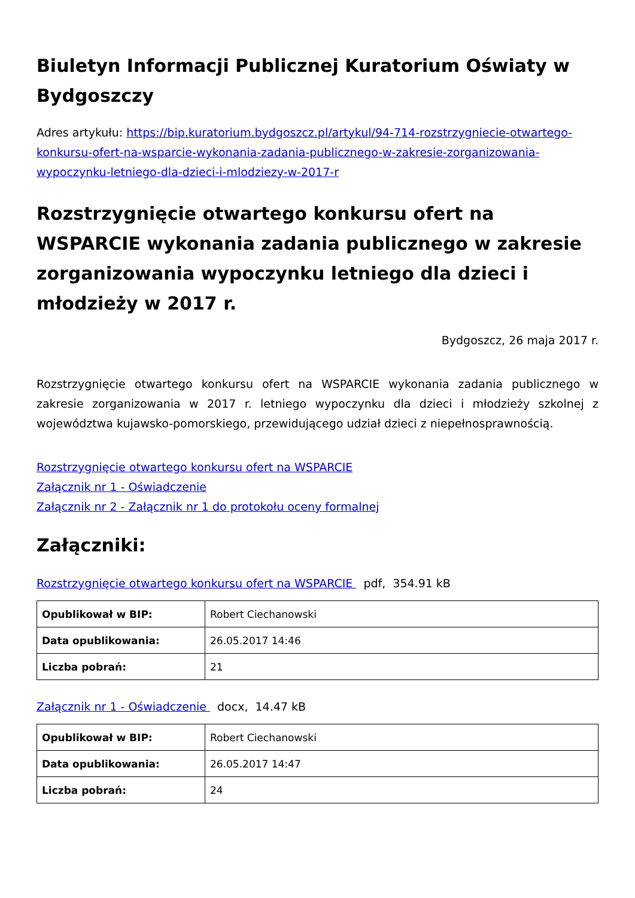Biuletyn Informacji Publicznej Kuratorium Oświaty w Bydgoszczy
Adres artykułu: https://bip.kuratorium.bydgoszcz.pl/artykul/94-714-rozstrzygniecie-otwartego-konkursu-ofert-na-wsparcie-wykonania-zadania-publicznego-w-zakresie-zorganizowania-wypoczynku-letniego-dla-dzieci-i-mlodziezy-w-2017-r
Rozstrzygnięcie otwartego konkursu ofert na WSPARCIE wykonania zadania publicznego w zakresie zorganizowania wypoczynku letniego dla dzieci i młodzieży w 2017 r.
Bydgoszcz, 26 maja 2017 r.
Rozstrzygnięcie otwartego konkursu ofert na WSPARCIE wykonania zadania publicznego w zakresie zorganizowania w 2017 r. letniego wypoczynku dla dzieci i młodzieży szkolnej z województwa kujawsko-pomorskiego, przewidującego udział dzieci z niepełnosprawnością.
Rozstrzygnięcie otwartego konkursu ofert na WSPARCIE
Załącznik nr 1 - Oświadczenie
Załącznik nr 2 - Załącznik nr 1 do protokołu oceny formalnej
Załączniki:
Rozstrzygnięcie otwartego konkursu ofert na WSPARCIE pdf, 354.91 kB
| Opublikował w BIP: | Robert Ciechanowski |
| Data opublikowania: | 26.05.2017 14:46 |
| Liczba pobrań: | 21 |
Załącznik nr 1 - Oświadczenie docx, 14.47 kB
| Opublikował w BIP: | Robert Ciechanowski |
| Data opublikowania: | 26.05.2017 14:47 |
| Liczba pobrań: | 24 |